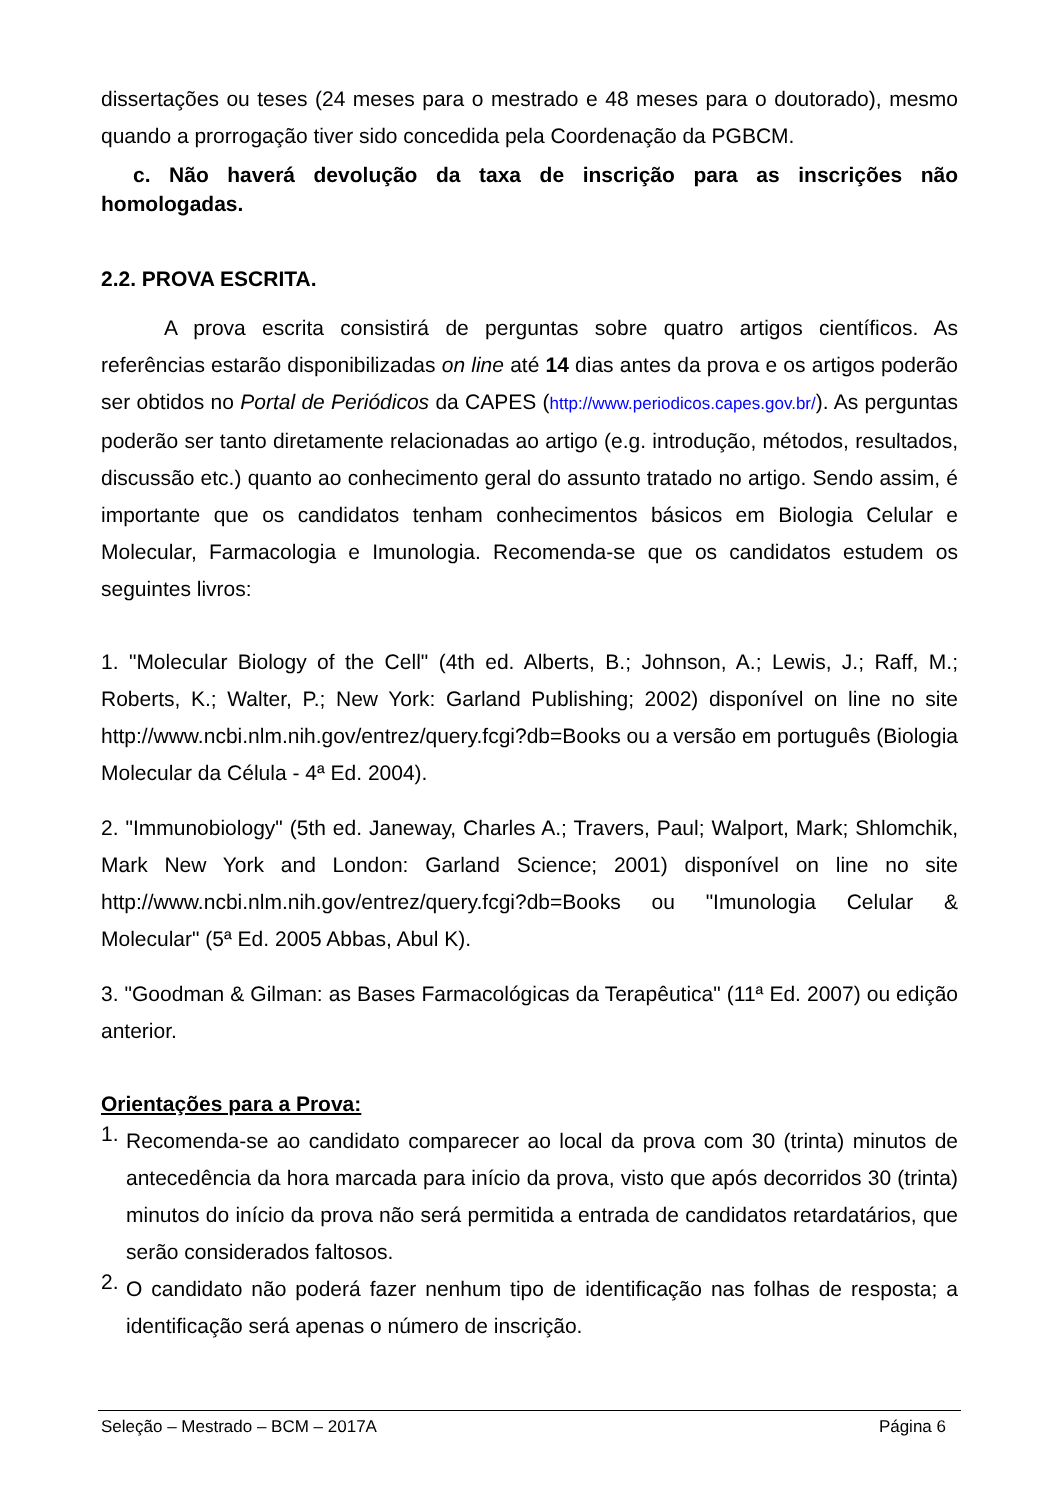dissertações ou teses (24 meses para o mestrado e 48 meses para o doutorado), mesmo quando a prorrogação tiver sido concedida pela Coordenação da PGBCM.
c. Não haverá devolução da taxa de inscrição para as inscrições não homologadas.
2.2. PROVA ESCRITA.
A prova escrita consistirá de perguntas sobre quatro artigos científicos. As referências estarão disponibilizadas on line até 14 dias antes da prova e os artigos poderão ser obtidos no Portal de Periódicos da CAPES (http://www.periodicos.capes.gov.br/). As perguntas poderão ser tanto diretamente relacionadas ao artigo (e.g. introdução, métodos, resultados, discussão etc.) quanto ao conhecimento geral do assunto tratado no artigo. Sendo assim, é importante que os candidatos tenham conhecimentos básicos em Biologia Celular e Molecular, Farmacologia e Imunologia. Recomenda-se que os candidatos estudem os seguintes livros:
1. "Molecular Biology of the Cell" (4th ed. Alberts, B.; Johnson, A.; Lewis, J.; Raff, M.; Roberts, K.; Walter, P.; New York: Garland Publishing; 2002) disponível on line no site http://www.ncbi.nlm.nih.gov/entrez/query.fcgi?db=Books ou a versão em português (Biologia Molecular da Célula - 4ª Ed. 2004).
2. "Immunobiology" (5th ed. Janeway, Charles A.; Travers, Paul; Walport, Mark; Shlomchik, Mark New York and London: Garland Science; 2001) disponível on line no site http://www.ncbi.nlm.nih.gov/entrez/query.fcgi?db=Books ou "Imunologia Celular & Molecular" (5ª Ed. 2005 Abbas, Abul K).
3. "Goodman & Gilman: as Bases Farmacológicas da Terapêutica" (11ª Ed. 2007) ou edição anterior.
Orientações para a Prova:
1.
Recomenda-se ao candidato comparecer ao local da prova com 30 (trinta) minutos de antecedência da hora marcada para início da prova, visto que após decorridos 30 (trinta) minutos do início da prova não será permitida a entrada de candidatos retardatários, que serão considerados faltosos.
2.
O candidato não poderá fazer nenhum tipo de identificação nas folhas de resposta; a identificação será apenas o número de inscrição.
Seleção – Mestrado – BCM – 2017A Página 6